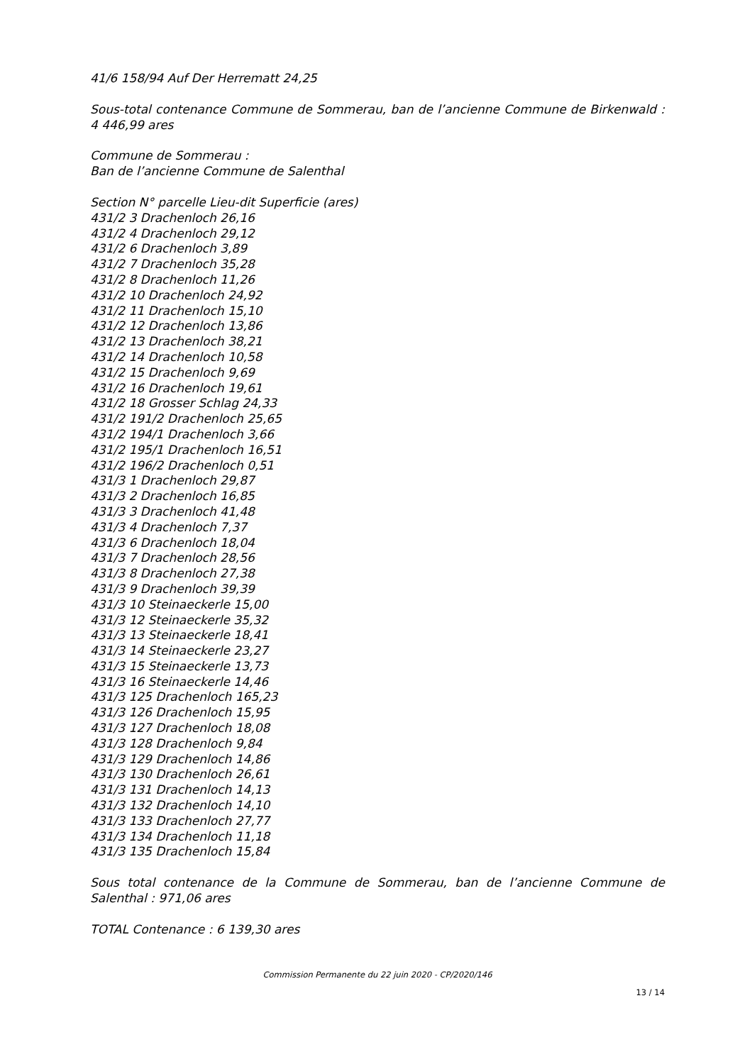41/6 158/94 Auf Der Herrematt 24,25
Sous-total contenance Commune de Sommerau, ban de l’ancienne Commune de Birkenwald : 4 446,99 ares
Commune de Sommerau :
Ban de l’ancienne Commune de Salenthal
Section N° parcelle Lieu-dit Superficie (ares)
431/2 3 Drachenloch 26,16
431/2 4 Drachenloch 29,12
431/2 6 Drachenloch 3,89
431/2 7 Drachenloch 35,28
431/2 8 Drachenloch 11,26
431/2 10 Drachenloch 24,92
431/2 11 Drachenloch 15,10
431/2 12 Drachenloch 13,86
431/2 13 Drachenloch 38,21
431/2 14 Drachenloch 10,58
431/2 15 Drachenloch 9,69
431/2 16 Drachenloch 19,61
431/2 18 Grosser Schlag 24,33
431/2 191/2 Drachenloch 25,65
431/2 194/1 Drachenloch 3,66
431/2 195/1 Drachenloch 16,51
431/2 196/2 Drachenloch 0,51
431/3 1 Drachenloch 29,87
431/3 2 Drachenloch 16,85
431/3 3 Drachenloch 41,48
431/3 4 Drachenloch 7,37
431/3 6 Drachenloch 18,04
431/3 7 Drachenloch 28,56
431/3 8 Drachenloch 27,38
431/3 9 Drachenloch 39,39
431/3 10 Steinaeckerle 15,00
431/3 12 Steinaeckerle 35,32
431/3 13 Steinaeckerle 18,41
431/3 14 Steinaeckerle 23,27
431/3 15 Steinaeckerle 13,73
431/3 16 Steinaeckerle 14,46
431/3 125 Drachenloch 165,23
431/3 126 Drachenloch 15,95
431/3 127 Drachenloch 18,08
431/3 128 Drachenloch 9,84
431/3 129 Drachenloch 14,86
431/3 130 Drachenloch 26,61
431/3 131 Drachenloch 14,13
431/3 132 Drachenloch 14,10
431/3 133 Drachenloch 27,77
431/3 134 Drachenloch 11,18
431/3 135 Drachenloch 15,84
Sous total contenance de la Commune de Sommerau, ban de l’ancienne Commune de Salenthal : 971,06 ares
TOTAL Contenance : 6 139,30 ares
Commission Permanente du 22 juin 2020 - CP/2020/146
13 / 14